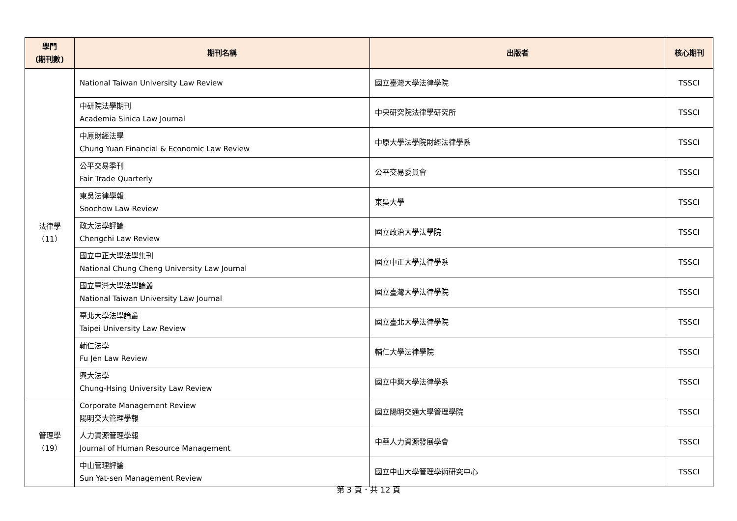| 學門 (期刊數) | 期刊名稱 | 出版者 | 核心期刊 |
| --- | --- | --- | --- |
| 法律學 （11） | National Taiwan University Law Review | 國立臺灣大學法律學院 | TSSCI |
| | 中研院法學期刊 Academia Sinica Law Journal | 中央研究院法律學研究所 | TSSCI |
| | 中原財經法學 Chung Yuan Financial & Economic Law Review | 中原大學法學院財經法律學系 | TSSCI |
| | 公平交易季刊 Fair Trade Quarterly | 公平交易委員會 | TSSCI |
| | 東吳法律學報 Soochow Law Review | 東吳大學 | TSSCI |
| | 政大法學評論 Chengchi Law Review | 國立政治大學法學院 | TSSCI |
| | 國立中正大學法學集刊 National Chung Cheng University Law Journal | 國立中正大學法律學系 | TSSCI |
| | 國立臺灣大學法學論叢 National Taiwan University Law Journal | 國立臺灣大學法律學院 | TSSCI |
| | 臺北大學法學論叢 Taipei University Law Review | 國立臺北大學法律學院 | TSSCI |
| | 輔仁法學 Fu Jen Law Review | 輔仁大學法律學院 | TSSCI |
| | 興大法學 Chung-Hsing University Law Review | 國立中興大學法律學系 | TSSCI |
| 管理學 （19） | Corporate Management Review 陽明交大管理學報 | 國立陽明交通大學管理學院 | TSSCI |
| | 人力資源管理學報 Journal of Human Resource Management | 中華人力資源發展學會 | TSSCI |
| | 中山管理評論 Sun Yat-sen Management Review | 國立中山大學管理學術研究中心 | TSSCI |
第 3 頁．共 12 頁